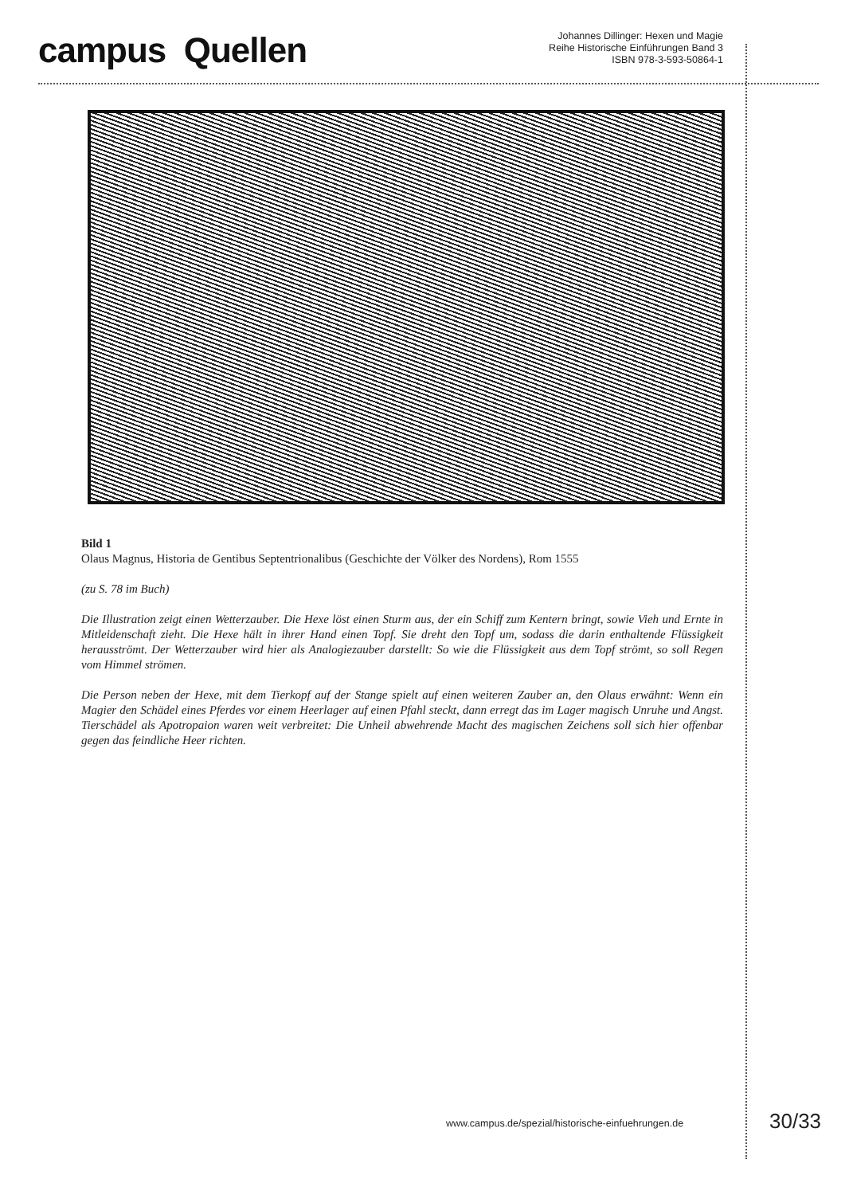campus Quellen
Johannes Dillinger: Hexen und Magie
Reihe Historische Einführungen Band 3
ISBN 978-3-593-50864-1
Bild 1
Olaus Magnus, Historia de Gentibus Septentrionalibus (Geschichte der Völker des Nordens), Rom 1555
(zu S. 78 im Buch)
Die Illustration zeigt einen Wetterzauber. Die Hexe löst einen Sturm aus, der ein Schiff zum Kentern bringt, sowie Vieh und Ernte in Mitleidenschaft zieht. Die Hexe hält in ihrer Hand einen Topf. Sie dreht den Topf um, sodass die darin enthaltende Flüssigkeit herausströmt. Der Wetterzauber wird hier als Analogiezauber darstellt: So wie die Flüssigkeit aus dem Topf strömt, so soll Regen vom Himmel strömen.
Die Person neben der Hexe, mit dem Tierkopf auf der Stange spielt auf einen weiteren Zauber an, den Olaus erwähnt: Wenn ein Magier den Schädel eines Pferdes vor einem Heerlager auf einen Pfahl steckt, dann erregt das im Lager magisch Unruhe und Angst. Tierschädel als Apotropaion waren weit verbreitet: Die Unheil abwehrende Macht des magischen Zeichens soll sich hier offenbar gegen das feindliche Heer richten.
www.campus.de/spezial/historische-einfuehrungen.de
30/33